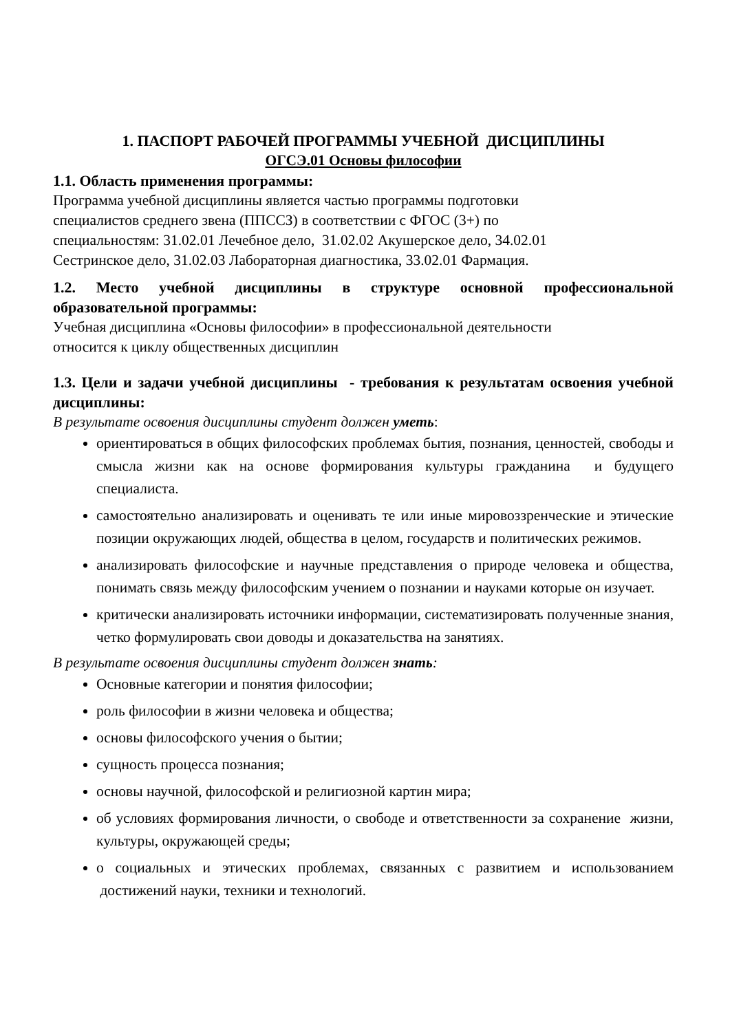1. ПАСПОРТ РАБОЧЕЙ ПРОГРАММЫ УЧЕБНОЙ ДИСЦИПЛИНЫ
ОГСЭ.01 Основы философии
1.1. Область применения программы:
Программа учебной дисциплины является частью программы подготовки
специалистов среднего звена (ППССЗ) в соответствии с ФГОС (3+) по
специальностям: 31.02.01 Лечебное дело, 31.02.02 Акушерское дело, 34.02.01
Сестринское дело, 31.02.03 Лабораторная диагностика, 33.02.01 Фармация.
1.2. Место учебной дисциплины в структуре основной профессиональной образовательной программы:
Учебная дисциплина «Основы философии» в профессиональной деятельности
относится к циклу общественных дисциплин
1.3. Цели и задачи учебной дисциплины - требования к результатам освоения учебной дисциплины:
В результате освоения дисциплины студент должен уметь:
ориентироваться в общих философских проблемах бытия, познания, ценностей, свободы и смысла жизни как на основе формирования культуры гражданина и будущего специалиста.
самостоятельно анализировать и оценивать те или иные мировоззренческие и этические позиции окружающих людей, общества в целом, государств и политических режимов.
анализировать философские и научные представления о природе человека и общества, понимать связь между философским учением о познании и науками которые он изучает.
критически анализировать источники информации, систематизировать полученные знания, четко формулировать свои доводы и доказательства на занятиях.
В результате освоения дисциплины студент должен знать:
Основные категории и понятия философии;
роль философии в жизни человека и общества;
основы философского учения о бытии;
сущность процесса познания;
основы научной, философской и религиозной картин мира;
об условиях формирования личности, о свободе и ответственности за сохранение жизни, культуры, окружающей среды;
о социальных и этических проблемах, связанных с развитием и использованием достижений науки, техники и технологий.